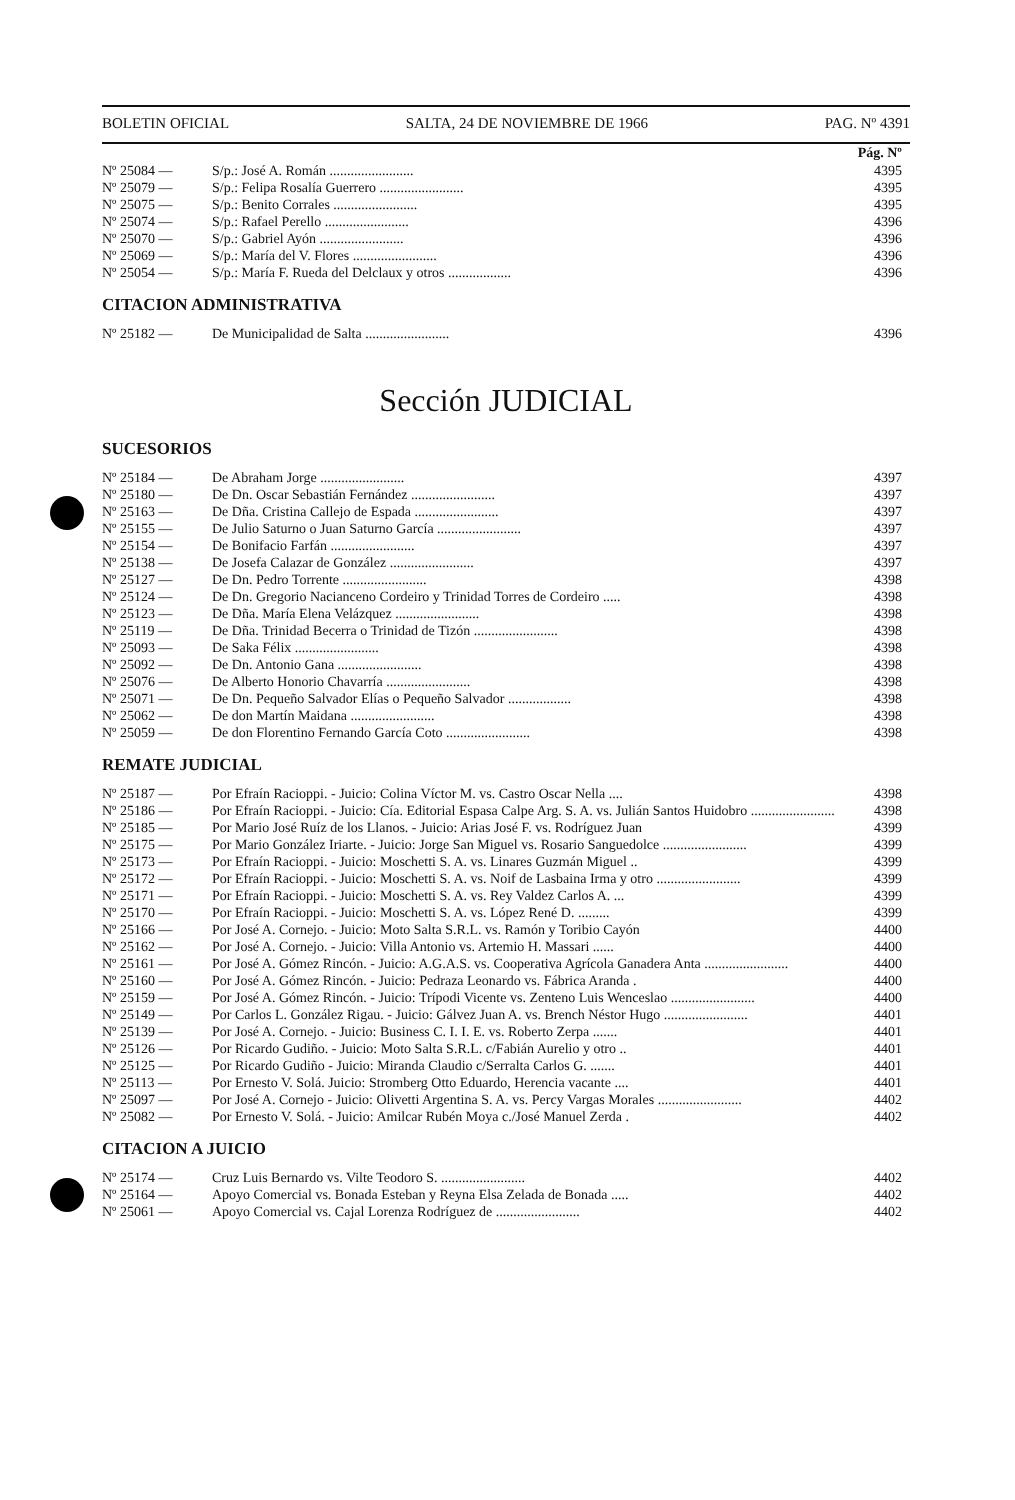BOLETIN OFICIAL SALTA, 24 DE NOVIEMBRE DE 1966 PAG. Nº 4391
| | | Pág. Nº |
| --- | --- | --- |
| Nº 25084 — | S/p.: José A. Román ........................ | 4395 |
| Nº 25079 — | S/p.: Felipa Rosalía Guerrero ........................ | 4395 |
| Nº 25075 — | S/p.: Benito Corrales ........................ | 4395 |
| Nº 25074 — | S/p.: Rafael Perello ........................ | 4396 |
| Nº 25070 — | S/p.: Gabriel Ayón ........................ | 4396 |
| Nº 25069 — | S/p.: María del V. Flores ........................ | 4396 |
| Nº 25054 — | S/p.: María F. Rueda del Delclaux y otros .................. | 4396 |
CITACION ADMINISTRATIVA
| Nº 25182 — | De Municipalidad de Salta ........................ | 4396 |
Sección JUDICIAL
SUCESORIOS
| Nº 25184 — | De Abraham Jorge ........................ | 4397 |
| Nº 25180 — | De Dn. Oscar Sebastián Fernández ........................ | 4397 |
| Nº 25163 — | De Dña. Cristina Callejo de Espada ........................ | 4397 |
| Nº 25155 — | De Julio Saturno o Juan Saturno García ........................ | 4397 |
| Nº 25154 — | De Bonifacio Farfán ........................ | 4397 |
| Nº 25138 — | De Josefa Calazar de González ........................ | 4397 |
| Nº 25127 — | De Dn. Pedro Torrente ........................ | 4398 |
| Nº 25124 — | De Dn. Gregorio Nacianceno Cordeiro y Trinidad Torres de Cordeiro ..... | 4398 |
| Nº 25123 — | De Dña. María Elena Velázquez ........................ | 4398 |
| Nº 25119 — | De Dña. Trinidad Becerra o Trinidad de Tizón ........................ | 4398 |
| Nº 25093 — | De Saka Félix ........................ | 4398 |
| Nº 25092 — | De Dn. Antonio Gana ........................ | 4398 |
| Nº 25076 — | De Alberto Honorio Chavarría ........................ | 4398 |
| Nº 25071 — | De Dn. Pequeño Salvador Elías o Pequeño Salvador .................. | 4398 |
| Nº 25062 — | De don Martín Maidana ........................ | 4398 |
| Nº 25059 — | De don Florentino Fernando García Coto ........................ | 4398 |
REMATE JUDICIAL
| Nº 25187 — | Por Efraín Racioppi. - Juicio: Colina Víctor M. vs. Castro Oscar Nella .... | 4398 |
| Nº 25186 — | Por Efraín Racioppi. - Juicio: Cía. Editorial Espasa Calpe Arg. S. A. vs. Julián Santos Huidobro ........................ | 4398 |
| Nº 25185 — | Por Mario José Ruíz de los Llanos. - Juicio: Arias José F. vs. Rodríguez Juan | 4399 |
| Nº 25175 — | Por Mario González Iriarte. - Juicio: Jorge San Miguel vs. Rosario Sanguedolce ........................ | 4399 |
| Nº 25173 — | Por Efraín Racioppi. - Juicio: Moschetti S. A. vs. Linares Guzmán Miguel .. | 4399 |
| Nº 25172 — | Por Efraín Racioppi. - Juicio: Moschetti S. A. vs. Noif de Lasbaina Irma y otro ........................ | 4399 |
| Nº 25171 — | Por Efraín Racioppi. - Juicio: Moschetti S. A. vs. Rey Valdez Carlos A. ... | 4399 |
| Nº 25170 — | Por Efraín Racioppi. - Juicio: Moschetti S. A. vs. López René D. ......... | 4399 |
| Nº 25166 — | Por José A. Cornejo. - Juicio: Moto Salta S.R.L. vs. Ramón y Toribio Cayón | 4400 |
| Nº 25162 — | Por José A. Cornejo. - Juicio: Villa Antonio vs. Artemio H. Massari ...... | 4400 |
| Nº 25161 — | Por José A. Gómez Rincón. - Juicio: A.G.A.S. vs. Cooperativa Agrícola Ganadera Anta ........................ | 4400 |
| Nº 25160 — | Por José A. Gómez Rincón. - Juicio: Pedraza Leonardo vs. Fábrica Aranda . | 4400 |
| Nº 25159 — | Por José A. Gómez Rincón. - Juicio: Trípodi Vicente vs. Zenteno Luis Wenceslao ........................ | 4400 |
| Nº 25149 — | Por Carlos L. González Rigau. - Juicio: Gálvez Juan A. vs. Brench Néstor Hugo ........................ | 4401 |
| Nº 25139 — | Por José A. Cornejo. - Juicio: Business C. I. I. E. vs. Roberto Zerpa ....... | 4401 |
| Nº 25126 — | Por Ricardo Gudiño. - Juicio: Moto Salta S.R.L. c/Fabián Aurelio y otro .. | 4401 |
| Nº 25125 — | Por Ricardo Gudiño - Juicio: Miranda Claudio c/Serralta Carlos G. ....... | 4401 |
| Nº 25113 — | Por Ernesto V. Solá. Juicio: Stromberg Otto Eduardo, Herencia vacante .... | 4401 |
| Nº 25097 — | Por José A. Cornejo - Juicio: Olivetti Argentina S. A. vs. Percy Vargas Morales ........................ | 4402 |
| Nº 25082 — | Por Ernesto V. Solá. - Juicio: Amilcar Rubén Moya c./José Manuel Zerda . | 4402 |
CITACION A JUICIO
| Nº 25174 — | Cruz Luis Bernardo vs. Vilte Teodoro S. ........................ | 4402 |
| Nº 25164 — | Apoyo Comercial vs. Bonada Esteban y Reyna Elsa Zelada de Bonada ..... | 4402 |
| Nº 25061 — | Apoyo Comercial vs. Cajal Lorenza Rodríguez de ........................ | 4402 |